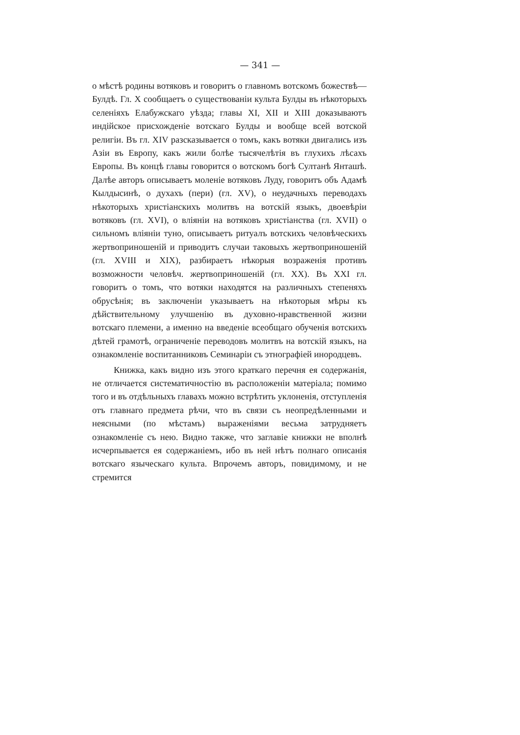— 341 —
о мѣстѣ родины вотяковъ и говоритъ о главномъ вотскомъ божествѣ—Булдѣ. Гл. X сообщаетъ о существованіи культа Булды въ нѣкоторыхъ селеніяхъ Елабужскаго уѣзда; главы XI, XII и XIII доказываютъ индійское присхожденіе вотскаго Булды и вообще всей вотской религіи. Въ гл. XIV разсказывается о томъ, какъ вотяки двигались изъ Азіи въ Европу, какъ жили болѣе тысячелѣтія въ глухихъ лѣсахъ Европы. Въ концѣ главы говорится о вотскомъ богѣ Султанѣ Янташѣ. Далѣе авторъ описываетъ моленіе вотяковъ Луду, говоритъ объ Адамѣ Кылдысинѣ, о духахъ (пери) (гл. XV), о неудачныхъ переводахъ нѣкоторыхъ христіанскихъ молитвъ на вотскій языкъ, двоевѣріи вотяковъ (гл. XVI), о вліяніи на вотяковъ христіанства (гл. XVII) о сильномъ вліяніи туно, описываетъ ритуалъ вотскихъ человѣческихъ жертвоприношеній и приводитъ случаи таковыхъ жертвоприношеній (гл. XVIII и XIX), разбираетъ нѣкорыя возраженія противъ возможности человѣч. жертвоприношеній (гл. XX). Въ XXI гл. говоритъ о томъ, что вотяки находятся на различныхъ степеняхъ обрусѣнія; въ заключеніи указываетъ на нѣкоторыя мѣры къ дѣйствительному улучшенію въ духовно-нравственной жизни вотскаго племени, а именно на введеніе всеобщаго обученія вотскихъ дѣтей грамотѣ, ограниченіе переводовъ молитвъ на вотскій языкъ, на ознакомленіе воспитанниковъ Семинаріи съ этнографіей инородцевъ.
Книжка, какъ видно изъ этого краткаго перечня ея содержанія, не отличается систематичностію въ расположеніи матеріала; помимо того и въ отдѣльныхъ главахъ можно встрѣтить уклоненія, отступленія отъ главнаго предмета рѣчи, что въ связи съ неопредѣленными и неясными (по мѣстамъ) выраженіями весьма затрудняетъ ознакомленіе съ нею. Видно также, что заглавіе книжки не вполнѣ исчерпывается ея содержаніемъ, ибо въ ней нѣтъ полнаго описанія вотскаго языческаго культа. Впрочемъ авторъ, повидимому, и не стремится